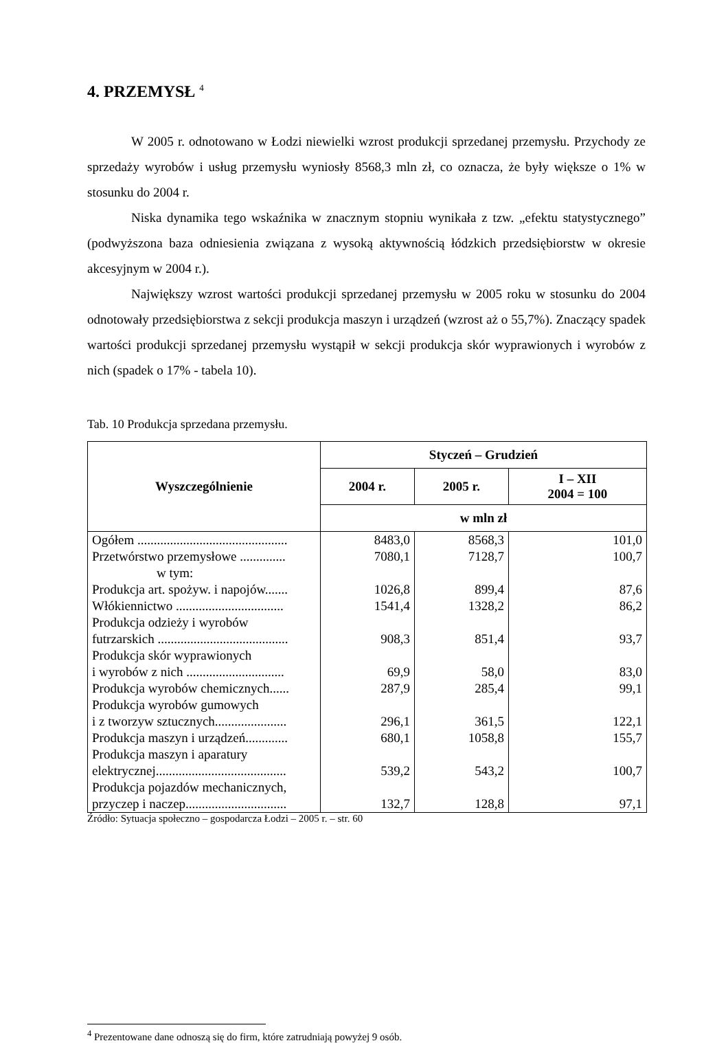4. PRZEMYSŁ <sup>4</sup>
W 2005 r. odnotowano w Łodzi niewielki wzrost produkcji sprzedanej przemysłu. Przychody ze sprzedaży wyrobów i usług przemysłu wyniosły 8568,3 mln zł, co oznacza, że były większe o 1% w stosunku do 2004 r.
Niska dynamika tego wskaźnika w znacznym stopniu wynikała z tzw. „efektu statystycznego” (podwyższona baza odniesienia związana z wysoką aktywnością łódzkich przedsiębiorstw w okresie akcesyjnym w 2004 r.).
Największy wzrost wartości produkcji sprzedanej przemysłu w 2005 roku w stosunku do 2004 odnotowały przedsiębiorstwa z sekcji produkcja maszyn i urządzeń (wzrost aż o 55,7%). Znaczący spadek wartości produkcji sprzedanej przemysłu wystąpił w sekcji produkcja skór wyprawionych i wyrobów z nich (spadek o 17% - tabela 10).
Tab. 10 Produkcja sprzedana przemysłu.
| Wyszczególnienie | Styczeń – Grudzień | | |
| --- | --- | --- | --- |
| | 2004 r. | 2005 r. | I – XII 2004 = 100 |
| | w mln zł | | |
| Ogółem .............................................. | 8483,0 | 8568,3 | 101,0 |
| Przetwórstwo przemysłowe .............. | 7080,1 | 7128,7 | 100,7 |
| w tym: | | | |
| Produkcja art. spożyw. i napojów....... | 1026,8 | 899,4 | 87,6 |
| Włókiennictwo ................................. | 1541,4 | 1328,2 | 86,2 |
| Produkcja odzieży i wyrobów futrzarskich ........................................ | 908,3 | 851,4 | 93,7 |
| Produkcja skór wyprawionych i wyrobów z nich .............................. | 69,9 | 58,0 | 83,0 |
| Produkcja wyrobów chemicznych...... | 287,9 | 285,4 | 99,1 |
| Produkcja wyrobów gumowych i z tworzyw sztucznych...................... | 296,1 | 361,5 | 122,1 |
| Produkcja maszyn i urządzeń............. | 680,1 | 1058,8 | 155,7 |
| Produkcja maszyn i aparatury elektrycznej........................................ | 539,2 | 543,2 | 100,7 |
| Produkcja pojazdów mechanicznych, przyczep i naczep............................... | 132,7 | 128,8 | 97,1 |
Źródło: Sytuacja społeczno – gospodarcza Łodzi – 2005 r. – str. 60
<sup>4</sup> Prezentowane dane odnoszą się do firm, które zatrudniają powyżej 9 osób.